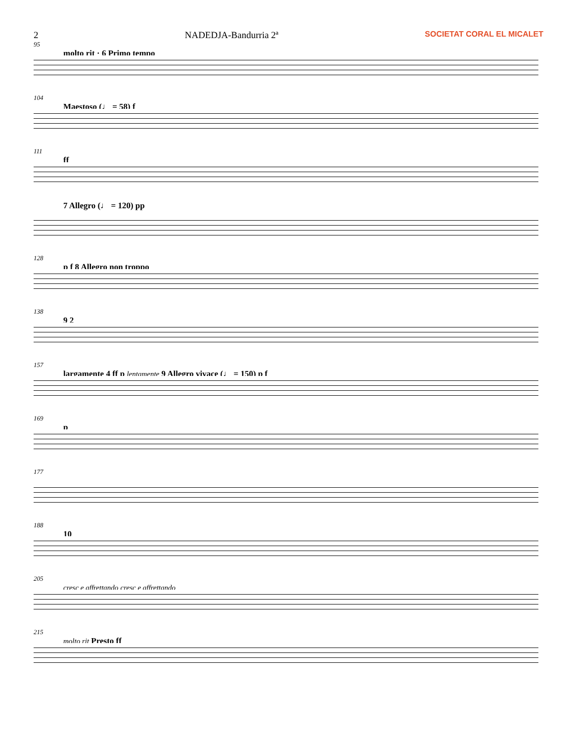2 NADEDJA-Bandurria 2ª SOCIETAT CORAL EL MICALET
95
molto rit · 6 Primo tempo
104
Maestoso (♩ = 58) f
111
ff
7 Allegro (♩ = 120) pp
128
p f 8 Allegro non troppo
138
9 2
157
largamente 4 ff p lentamente 9 Allegro vivace (♩ = 150) p f
169
p
177
188
10
205
cresc e affrettando cresc e affrettando
215
molto rit Presto ff